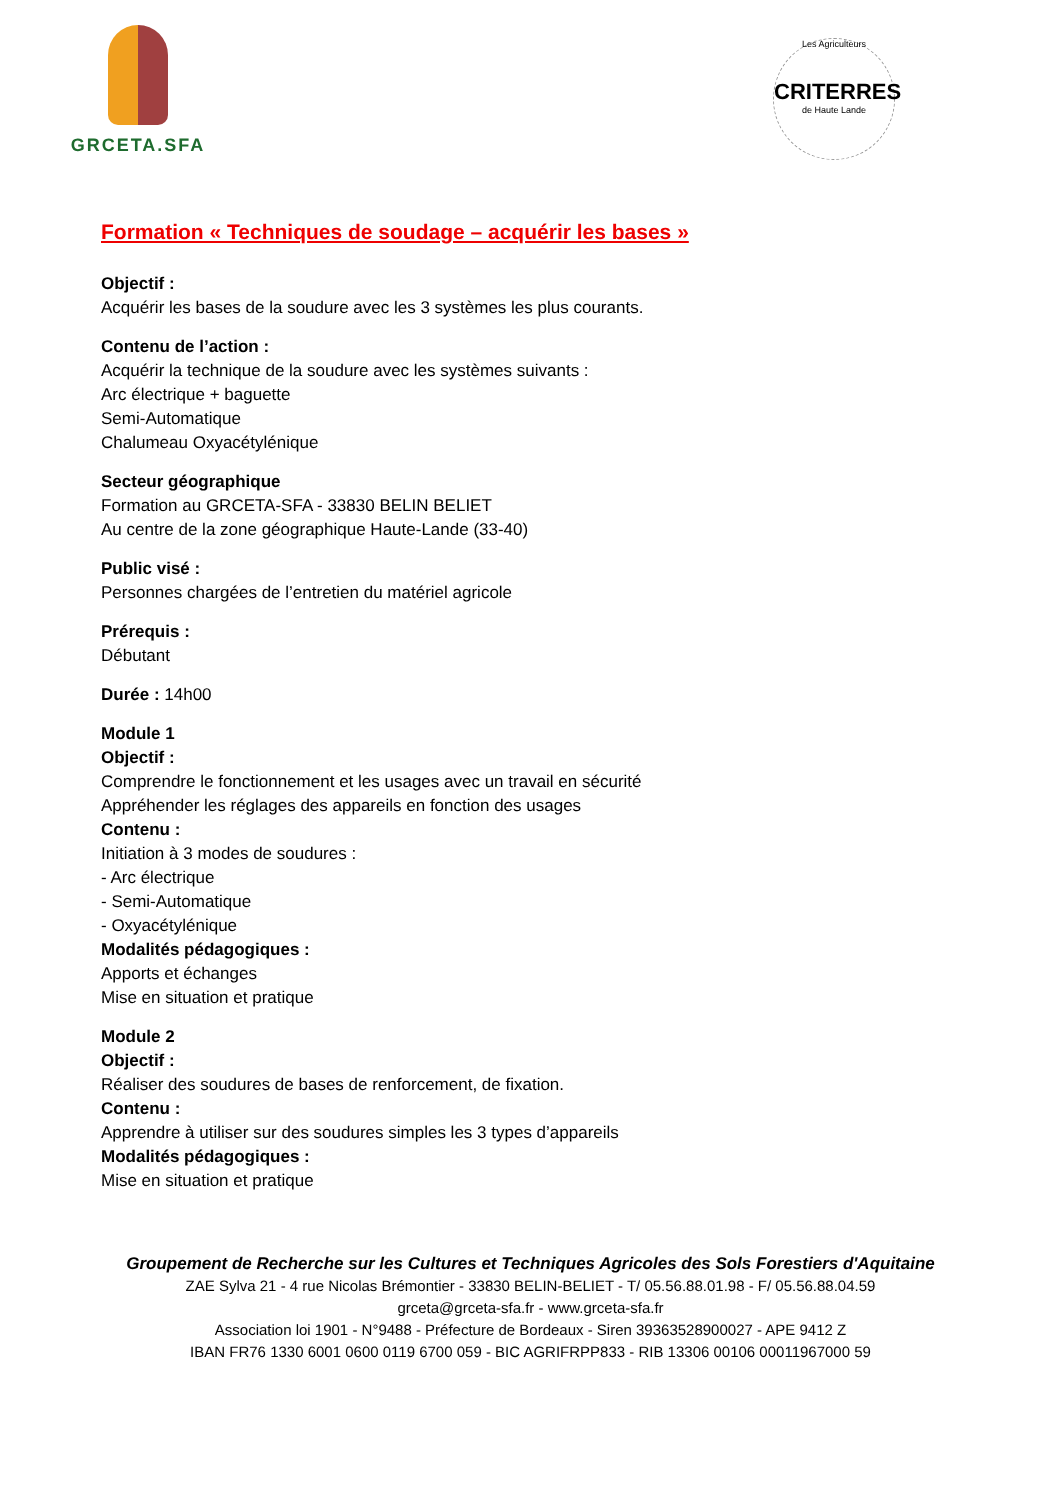GRCETA.SFA
Les Agriculteurs
CRITERRES
de Haute Lande
Formation « Techniques de soudage – acquérir les bases »
Objectif :
Acquérir les bases de la soudure avec les 3 systèmes les plus courants.
Contenu de l’action :
Acquérir la technique de la soudure avec les systèmes suivants :
Arc électrique + baguette
Semi-Automatique
Chalumeau Oxyacétylénique
Secteur géographique
Formation au GRCETA-SFA - 33830 BELIN BELIET
Au centre de la zone géographique Haute-Lande (33-40)
Public visé :
Personnes chargées de l’entretien du matériel agricole
Prérequis :
Débutant
Durée : 14h00
Module 1
Objectif :
Comprendre le fonctionnement et les usages avec un travail en sécurité
Appréhender les réglages des appareils en fonction des usages
Contenu :
Initiation à 3 modes de soudures :
- Arc électrique
- Semi-Automatique
- Oxyacétylénique
Modalités pédagogiques :
Apports et échanges
Mise en situation et pratique
Module 2
Objectif :
Réaliser des soudures de bases de renforcement, de fixation.
Contenu :
Apprendre à utiliser sur des soudures simples les 3 types d’appareils
Modalités pédagogiques :
Mise en situation et pratique
Groupement de Recherche sur les Cultures et Techniques Agricoles des Sols Forestiers d'Aquitaine
ZAE Sylva 21 - 4 rue Nicolas Brémontier - 33830 BELIN-BELIET - T/ 05.56.88.01.98 - F/ 05.56.88.04.59
grceta@grceta-sfa.fr - www.grceta-sfa.fr
Association loi 1901 - N°9488 - Préfecture de Bordeaux - Siren 39363528900027 - APE 9412 Z
IBAN FR76 1330 6001 0600 0119 6700 059 - BIC AGRIFRPP833 - RIB 13306 00106 00011967000 59